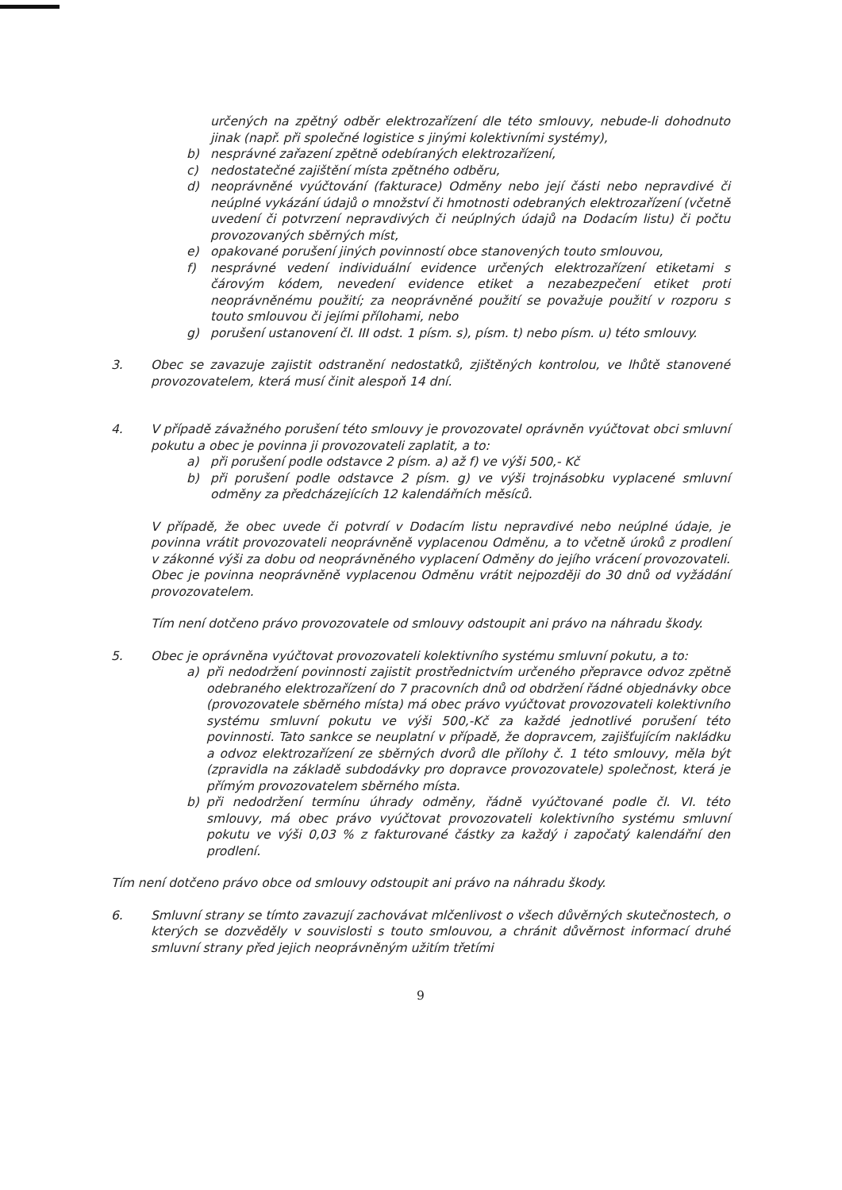určených na zpětný odběr elektrozařízení dle této smlouvy, nebude-li dohodnuto jinak (např. při společné logistice s jinými kolektivními systémy),
b) nesprávné zařazení zpětně odebíraných elektrozařízení,
c) nedostatečné zajištění místa zpětného odběru,
d) neoprávněné vyúčtování (fakturace) Odměny nebo její části nebo nepravdivé či neúplné vykázání údajů o množství či hmotnosti odebraných elektrozařízení (včetně uvedení či potvrzení nepravdivých či neúplných údajů na Dodacím listu) či počtu provozovaných sběrných míst,
e) opakované porušení jiných povinností obce stanovených touto smlouvou,
f) nesprávné vedení individuální evidence určených elektrozařízení etiketami s čárovým kódem, nevedení evidence etiket a nezabezpečení etiket proti neoprávněnému použití; za neoprávněné použití se považuje použití v rozporu s touto smlouvou či jejími přílohami, nebo
g) porušení ustanovení čl. III odst. 1 písm. s), písm. t) nebo písm. u) této smlouvy.
3. Obec se zavazuje zajistit odstranění nedostatků, zjištěných kontrolou, ve lhůtě stanovené provozovatelem, která musí činit alespoň 14 dní.
4. V případě závažného porušení této smlouvy je provozovatel oprávněn vyúčtovat obci smluvní pokutu a obec je povinna ji provozovateli zaplatit, a to:
a) při porušení podle odstavce 2 písm. a) až f) ve výši 500,- Kč
b) při porušení podle odstavce 2 písm. g) ve výši trojnásobku vyplacené smluvní odměny za předcházejících 12 kalendářních měsíců.
V případě, že obec uvede či potvrdí v Dodacím listu nepravdivé nebo neúplné údaje, je povinna vrátit provozovateli neoprávněně vyplacenou Odměnu, a to včetně úroků z prodlení v zákonné výši za dobu od neoprávněného vyplacení Odměny do jejího vrácení provozovateli. Obec je povinna neoprávněně vyplacenou Odměnu vrátit nejpozději do 30 dnů od vyžádání provozovatelem.
Tím není dotčeno právo provozovatele od smlouvy odstoupit ani právo na náhradu škody.
5. Obec je oprávněna vyúčtovat provozovateli kolektivního systému smluvní pokutu, a to:
a) při nedodržení povinnosti zajistit prostřednictvím určeného přepravce odvoz zpětně odebraného elektrozařízení do 7 pracovních dnů od obdržení řádné objednávky obce (provozovatele sběrného místa) má obec právo vyúčtovat provozovateli kolektivního systému smluvní pokutu ve výši 500,-Kč za každé jednotlivé porušení této povinnosti. Tato sankce se neuplatní v případě, že dopravcem, zajišťujícím nakládku a odvoz elektrozařízení ze sběrných dvorů dle přílohy č. 1 této smlouvy, měla být (zpravidla na základě subdodávky pro dopravce provozovatele) společnost, která je přímým provozovatelem sběrného místa.
b) při nedodržení termínu úhrady odměny, řádně vyúčtované podle čl. VI. této smlouvy, má obec právo vyúčtovat provozovateli kolektivního systému smluvní pokutu ve výši 0,03 % z fakturované částky za každý i započatý kalendářní den prodlení.
Tím není dotčeno právo obce od smlouvy odstoupit ani právo na náhradu škody.
6. Smluvní strany se tímto zavazují zachovávat mlčenlivost o všech důvěrných skutečnostech, o kterých se dozvěděly v souvislosti s touto smlouvou, a chránit důvěrnost informací druhé smluvní strany před jejich neoprávněným užitím třetími
9